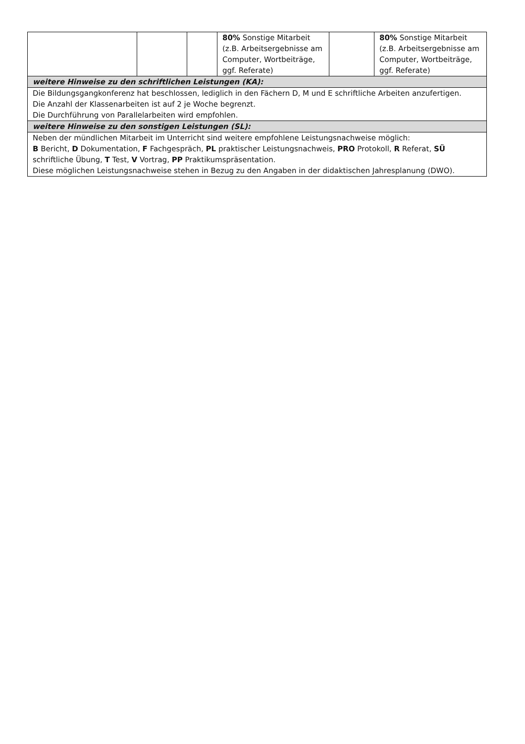| | | | 80% Sonstige Mitarbeit (z.B. Arbeitsergebnisse am Computer, Wortbeiträge, ggf. Referate) | | 80% Sonstige Mitarbeit (z.B. Arbeitsergebnisse am Computer, Wortbeiträge, ggf. Referate) |
| weitere Hinweise zu den schriftlichen Leistungen (KA): | | | | | |
| Die Bildungsgangkonferenz hat beschlossen, lediglich in den Fächern D, M und E schriftliche Arbeiten anzufertigen. Die Anzahl der Klassenarbeiten ist auf 2 je Woche begrenzt. Die Durchführung von Parallelarbeiten wird empfohlen. | | | | | |
| weitere Hinweise zu den sonstigen Leistungen (SL): | | | | | |
| Neben der mündlichen Mitarbeit im Unterricht sind weitere empfohlene Leistungsnachweise möglich: B Bericht, D Dokumentation, F Fachgespräch, PL praktischer Leistungsnachweis, PRO Protokoll, R Referat, SÜ schriftliche Übung, T Test, V Vortrag, PP Praktikumspräsentation. Diese möglichen Leistungsnachweise stehen in Bezug zu den Angaben in der didaktischen Jahresplanung (DWO). | | | | | |